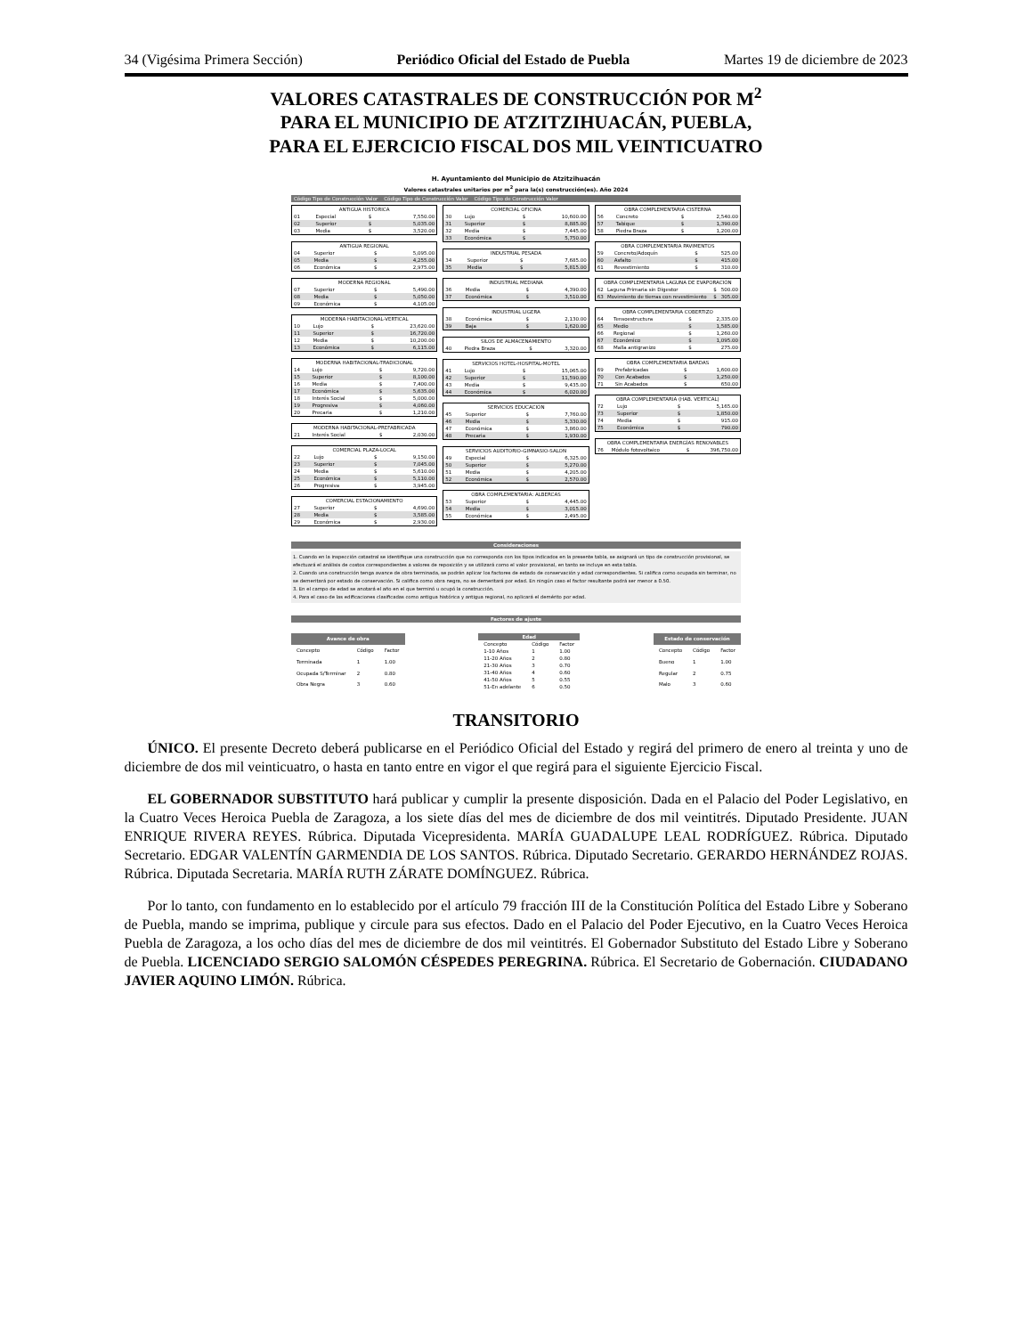34 (Vigésima Primera Sección) Periódico Oficial del Estado de Puebla Martes 19 de diciembre de 2023
VALORES CATASTRALES DE CONSTRUCCIÓN POR M<sup>2</sup>
PARA EL MUNICIPIO DE ATZITZIHUACÁN, PUEBLA,
PARA EL EJERCICIO FISCAL DOS MIL VEINTICUATRO
H. Ayuntamiento del Municipio de Atzitzihuacán
Valores catastrales unitarios por m<sup>2</sup> para la(s) construcción(es). Año 2024
Código Tipo de Construcción Valor Código Tipo de Construcción Valor Código Tipo de Construcción Valor
| ANTIGUA HISTÓRICA | | | |
| --- | --- | --- | --- |
| 01 | Especial | $ | 7,550.00 |
| 02 | Superior | $ | 5,035.00 |
| 03 | Media | $ | 3,520.00 |
| ANTIGUA REGIONAL | | | |
| --- | --- | --- | --- |
| 04 | Superior | $ | 5,095.00 |
| 05 | Media | $ | 4,255.00 |
| 06 | Económica | $ | 2,975.00 |
| MODERNA REGIONAL | | | |
| --- | --- | --- | --- |
| 07 | Superior | $ | 5,490.00 |
| 08 | Media | $ | 5,050.00 |
| 09 | Económica | $ | 4,105.00 |
| MODERNA HABITACIONAL-VERTICAL | | | |
| --- | --- | --- | --- |
| 10 | Lujo | $ | 23,620.00 |
| 11 | Superior | $ | 16,720.00 |
| 12 | Media | $ | 10,200.00 |
| 13 | Económica | $ | 6,115.00 |
| MODERNA HABITACIONAL-TRADICIONAL | | | |
| --- | --- | --- | --- |
| 14 | Lujo | $ | 9,720.00 |
| 15 | Superior | $ | 8,100.00 |
| 16 | Media | $ | 7,400.00 |
| 17 | Económica | $ | 5,635.00 |
| 18 | Interés Social | $ | 5,000.00 |
| 19 | Progresiva | $ | 4,060.00 |
| 20 | Precaria | $ | 1,210.00 |
| MODERNA HABITACIONAL-PREFABRICADA | | | |
| --- | --- | --- | --- |
| 21 | Interés Social | $ | 2,030.00 |
| COMERCIAL PLAZA-LOCAL | | | |
| --- | --- | --- | --- |
| 22 | Lujo | $ | 9,150.00 |
| 23 | Superior | $ | 7,045.00 |
| 24 | Media | $ | 5,610.00 |
| 25 | Económica | $ | 5,110.00 |
| 26 | Progresiva | $ | 3,945.00 |
| COMERCIAL ESTACIONAMIENTO | | | |
| --- | --- | --- | --- |
| 27 | Superior | $ | 4,690.00 |
| 28 | Media | $ | 3,585.00 |
| 29 | Económica | $ | 2,930.00 |
| COMERCIAL OFICINA | | | |
| --- | --- | --- | --- |
| 30 | Lujo | $ | 10,600.00 |
| 31 | Superior | $ | 8,885.00 |
| 32 | Media | $ | 7,445.00 |
| 33 | Económica | $ | 5,750.00 |
| INDUSTRIAL PESADA | | | |
| --- | --- | --- | --- |
| 34 | Superior | $ | 7,685.00 |
| 35 | Media | $ | 5,815.00 |
| INDUSTRIAL MEDIANA | | | |
| --- | --- | --- | --- |
| 36 | Media | $ | 4,390.00 |
| 37 | Económica | $ | 3,510.00 |
| INDUSTRIAL LIGERA | | | |
| --- | --- | --- | --- |
| 38 | Económica | $ | 2,130.00 |
| 39 | Baja | $ | 1,620.00 |
| SILOS DE ALMACENAMIENTO | | | |
| --- | --- | --- | --- |
| 40 | Piedra Braza | $ | 3,320.00 |
| SERVICIOS HOTEL-HOSPITAL-MOTEL | | | |
| --- | --- | --- | --- |
| 41 | Lujo | $ | 15,065.00 |
| 42 | Superior | $ | 11,590.00 |
| 43 | Media | $ | 9,435.00 |
| 44 | Económica | $ | 6,020.00 |
| SERVICIOS EDUCACIÓN | | | |
| --- | --- | --- | --- |
| 45 | Superior | $ | 7,760.00 |
| 46 | Media | $ | 5,330.00 |
| 47 | Económica | $ | 3,860.00 |
| 48 | Precaria | $ | 1,930.00 |
| SERVICIOS AUDITORIO-GIMNASIO-SALON | | | |
| --- | --- | --- | --- |
| 49 | Especial | $ | 6,325.00 |
| 50 | Superior | $ | 5,270.00 |
| 51 | Media | $ | 4,205.00 |
| 52 | Económica | $ | 2,570.00 |
| OBRA COMPLEMENTARIA: ALBERCAS | | | |
| --- | --- | --- | --- |
| 53 | Superior | $ | 4,445.00 |
| 54 | Media | $ | 3,015.00 |
| 55 | Económica | $ | 2,495.00 |
| OBRA COMPLEMENTARIA CISTERNA | | | |
| --- | --- | --- | --- |
| 56 | Concreto | $ | 2,540.00 |
| 57 | Tabique | $ | 1,390.00 |
| 58 | Piedra Braza | $ | 1,200.00 |
| OBRA COMPLEMENTARIA PAVIMENTOS | | | |
| --- | --- | --- | --- |
| 59 | Concreto/Adoquín | $ | 525.00 |
| 60 | Asfalto | $ | 415.00 |
| 61 | Revestimiento | $ | 310.00 |
| OBRA COMPLEMENTARIA LAGUNA DE EVAPORACIÓN | | | |
| --- | --- | --- | --- |
| 62 | Laguna Primaria sin Digestor | $ | 500.00 |
| 63 | Movimiento de tierras con revestimiento | $ | 305.00 |
| OBRA COMPLEMENTARIA COBERTIZO | | | |
| --- | --- | --- | --- |
| 64 | Tensoestructura | $ | 2,335.00 |
| 65 | Medio | $ | 1,585.00 |
| 66 | Regional | $ | 1,260.00 |
| 67 | Económico | $ | 1,095.00 |
| 68 | Malla antigranizo | $ | 275.00 |
| OBRA COMPLEMENTARIA BARDAS | | | |
| --- | --- | --- | --- |
| 69 | Prefabricadas | $ | 1,600.00 |
| 70 | Con Acabados | $ | 1,250.00 |
| 71 | Sin Acabados | $ | 650.00 |
| OBRA COMPLEMENTARIA (HAB. VERTICAL) | | | |
| --- | --- | --- | --- |
| 72 | Lujo | $ | 5,165.00 |
| 73 | Superior | $ | 1,850.00 |
| 74 | Media | $ | 915.00 |
| 75 | Económica | $ | 790.00 |
| OBRA COMPLEMENTARIA ENERGÍAS RENOVABLES | | | |
| --- | --- | --- | --- |
| 76 | Módulo fotovoltaico | $ | 396,750.00 |
Consideraciones
1. Cuando en la inspección catastral se identifique una construcción que no corresponda con los tipos indicados en la presente tabla, se asignará un tipo de construcción provisional, se efectuará el análisis de costos correspondientes a valores de reposición y se utilizará como el valor provisional, en tanto se incluye en esta tabla.
2. Cuando una construcción tenga avance de obra terminada, se podrán aplicar los factores de estado de conservación y edad correspondientes. Si califica como ocupada sin terminar, no se demeritará por estado de conservación. Si califica como obra negra, no se demeritará por edad. En ningún caso el factor resultante podrá ser menor a 0.50.
3. En el campo de edad se anotará el año en el que terminó u ocupó la construcción.
4. Para el caso de las edificaciones clasificadas como antigua histórica y antigua regional, no aplicará el demérito por edad.
Factores de ajuste
| Avance de obra | | |
| --- | --- | --- |
| Concepto | Código | Factor |
| Terminada | 1 | 1.00 |
| Ocupada S/Terminar | 2 | 0.80 |
| Obra Negra | 3 | 0.60 |
| Edad | | |
| --- | --- | --- |
| Concepto | Código | Factor |
| 1-10 Años | 1 | 1.00 |
| 11-20 Años | 2 | 0.80 |
| 21-30 Años | 3 | 0.70 |
| 31-40 Años | 4 | 0.60 |
| 41-50 Años | 5 | 0.55 |
| 51-En adelante | 6 | 0.50 |
| Estado de conservación | | |
| --- | --- | --- |
| Concepto | Código | Factor |
| Bueno | 1 | 1.00 |
| Regular | 2 | 0.75 |
| Malo | 3 | 0.60 |
TRANSITORIO
ÚNICO. El presente Decreto deberá publicarse en el Periódico Oficial del Estado y regirá del primero de enero al treinta y uno de diciembre de dos mil veinticuatro, o hasta en tanto entre en vigor el que regirá para el siguiente Ejercicio Fiscal.
EL GOBERNADOR SUBSTITUTO hará publicar y cumplir la presente disposición. Dada en el Palacio del Poder Legislativo, en la Cuatro Veces Heroica Puebla de Zaragoza, a los siete días del mes de diciembre de dos mil veintitrés. Diputado Presidente. JUAN ENRIQUE RIVERA REYES. Rúbrica. Diputada Vicepresidenta. MARÍA GUADALUPE LEAL RODRÍGUEZ. Rúbrica. Diputado Secretario. EDGAR VALENTÍN GARMENDIA DE LOS SANTOS. Rúbrica. Diputado Secretario. GERARDO HERNÁNDEZ ROJAS. Rúbrica. Diputada Secretaria. MARÍA RUTH ZÁRATE DOMÍNGUEZ. Rúbrica.
Por lo tanto, con fundamento en lo establecido por el artículo 79 fracción III de la Constitución Política del Estado Libre y Soberano de Puebla, mando se imprima, publique y circule para sus efectos. Dado en el Palacio del Poder Ejecutivo, en la Cuatro Veces Heroica Puebla de Zaragoza, a los ocho días del mes de diciembre de dos mil veintitrés. El Gobernador Substituto del Estado Libre y Soberano de Puebla. LICENCIADO SERGIO SALOMÓN CÉSPEDES PEREGRINA. Rúbrica. El Secretario de Gobernación. CIUDADANO JAVIER AQUINO LIMÓN. Rúbrica.